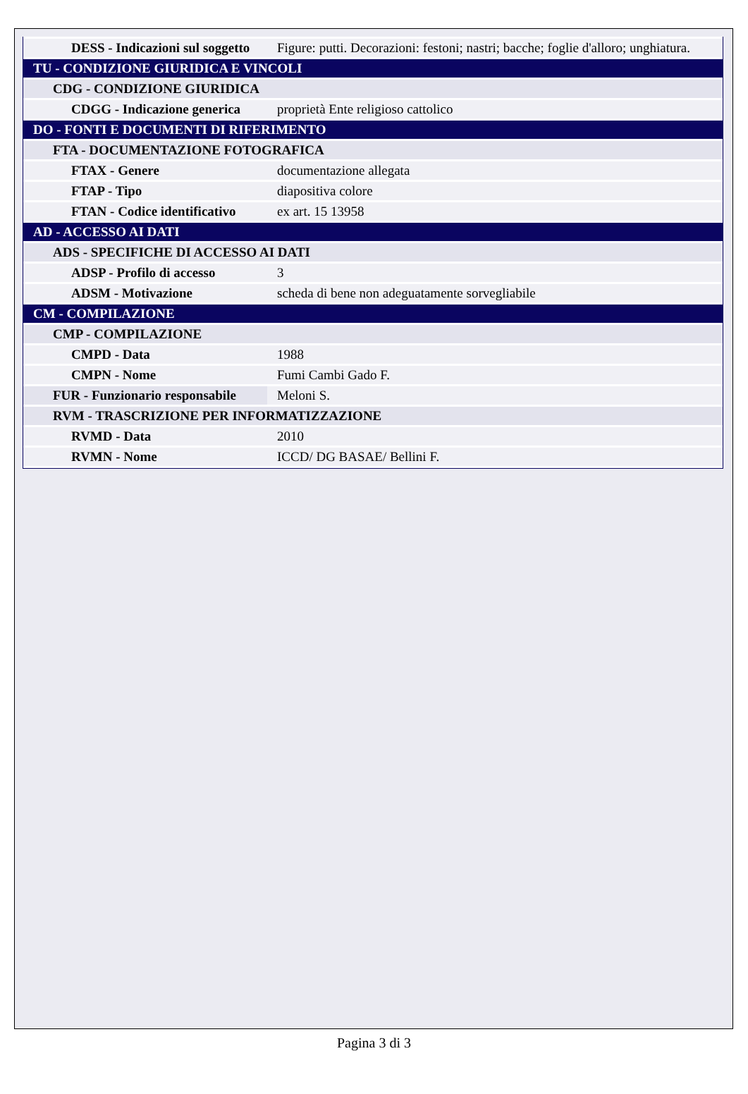| DESS - Indicazioni sul soggetto | Figure: putti. Decorazioni: festoni; nastri; bacche; foglie d'alloro; unghiatura. |
| TU - CONDIZIONE GIURIDICA E VINCOLI | |
| CDG - CONDIZIONE GIURIDICA | |
| CDGG - Indicazione generica | proprietà Ente religioso cattolico |
| DO - FONTI E DOCUMENTI DI RIFERIMENTO | |
| FTA - DOCUMENTAZIONE FOTOGRAFICA | |
| FTAX - Genere | documentazione allegata |
| FTAP - Tipo | diapositiva colore |
| FTAN - Codice identificativo | ex art. 15 13958 |
| AD - ACCESSO AI DATI | |
| ADS - SPECIFICHE DI ACCESSO AI DATI | |
| ADSP - Profilo di accesso | 3 |
| ADSM - Motivazione | scheda di bene non adeguatamente sorvegliabile |
| CM - COMPILAZIONE | |
| CMP - COMPILAZIONE | |
| CMPD - Data | 1988 |
| CMPN - Nome | Fumi Cambi Gado F. |
| FUR - Funzionario responsabile | Meloni S. |
| RVM - TRASCRIZIONE PER INFORMATIZZAZIONE | |
| RVMD - Data | 2010 |
| RVMN - Nome | ICCD/ DG BASAE/ Bellini F. |
Pagina 3 di 3